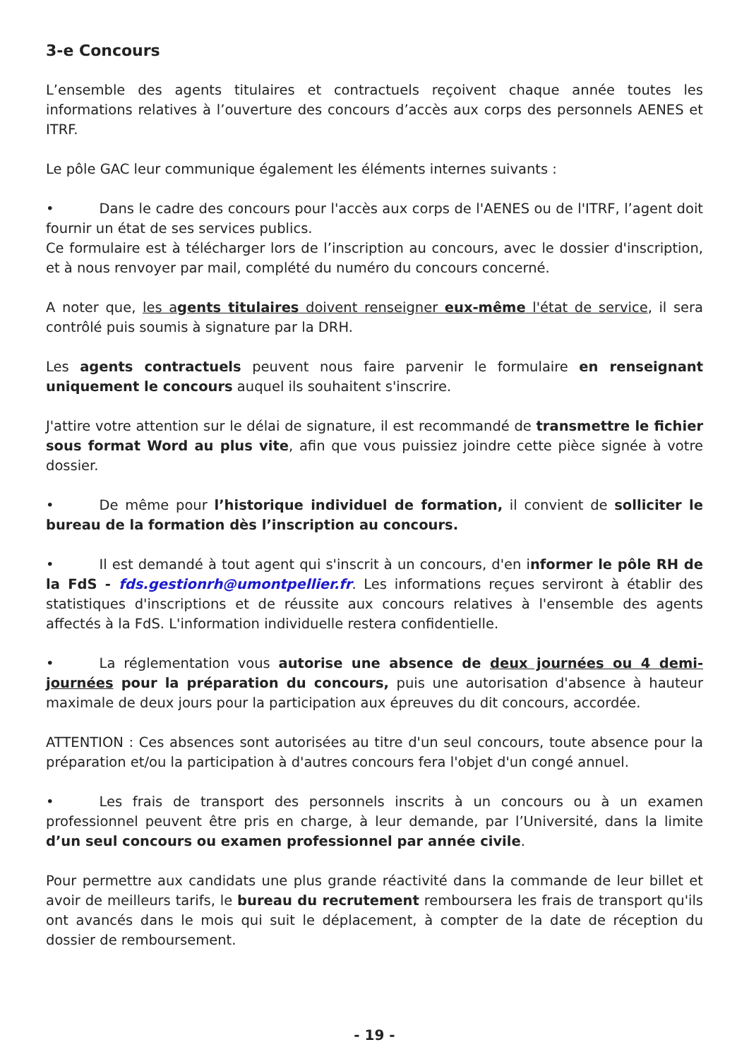3-e Concours
L’ensemble des agents titulaires et contractuels reçoivent chaque année toutes les informations relatives à l’ouverture des concours d’accès aux corps des personnels AENES et ITRF.
Le pôle GAC leur communique également les éléments internes suivants :
• Dans le cadre des concours pour l'accès aux corps de l'AENES ou de l'ITRF, l’agent doit fournir un état de ses services publics.
Ce formulaire est à télécharger lors de l’inscription au concours, avec le dossier d'inscription, et à nous renvoyer par mail, complété du numéro du concours concerné.
A noter que, les agents titulaires doivent renseigner eux-même l'état de service, il sera contrôlé puis soumis à signature par la DRH.
Les agents contractuels peuvent nous faire parvenir le formulaire en renseignant uniquement le concours auquel ils souhaitent s'inscrire.
J'attire votre attention sur le délai de signature, il est recommandé de transmettre le fichier sous format Word au plus vite, afin que vous puissiez joindre cette pièce signée à votre dossier.
• De même pour l’historique individuel de formation, il convient de solliciter le bureau de la formation dès l’inscription au concours.
• Il est demandé à tout agent qui s'inscrit à un concours, d'en informer le pôle RH de la FdS - fds.gestionrh@umontpellier.fr. Les informations reçues serviront à établir des statistiques d'inscriptions et de réussite aux concours relatives à l'ensemble des agents affectés à la FdS. L'information individuelle restera confidentielle.
• La réglementation vous autorise une absence de deux journées ou 4 demi-journées pour la préparation du concours, puis une autorisation d'absence à hauteur maximale de deux jours pour la participation aux épreuves du dit concours, accordée.
ATTENTION : Ces absences sont autorisées au titre d'un seul concours, toute absence pour la préparation et/ou la participation à d'autres concours fera l'objet d'un congé annuel.
• Les frais de transport des personnels inscrits à un concours ou à un examen professionnel peuvent être pris en charge, à leur demande, par l’Université, dans la limite d’un seul concours ou examen professionnel par année civile.
Pour permettre aux candidats une plus grande réactivité dans la commande de leur billet et avoir de meilleurs tarifs, le bureau du recrutement remboursera les frais de transport qu'ils ont avancés dans le mois qui suit le déplacement, à compter de la date de réception du dossier de remboursement.
- 19 -